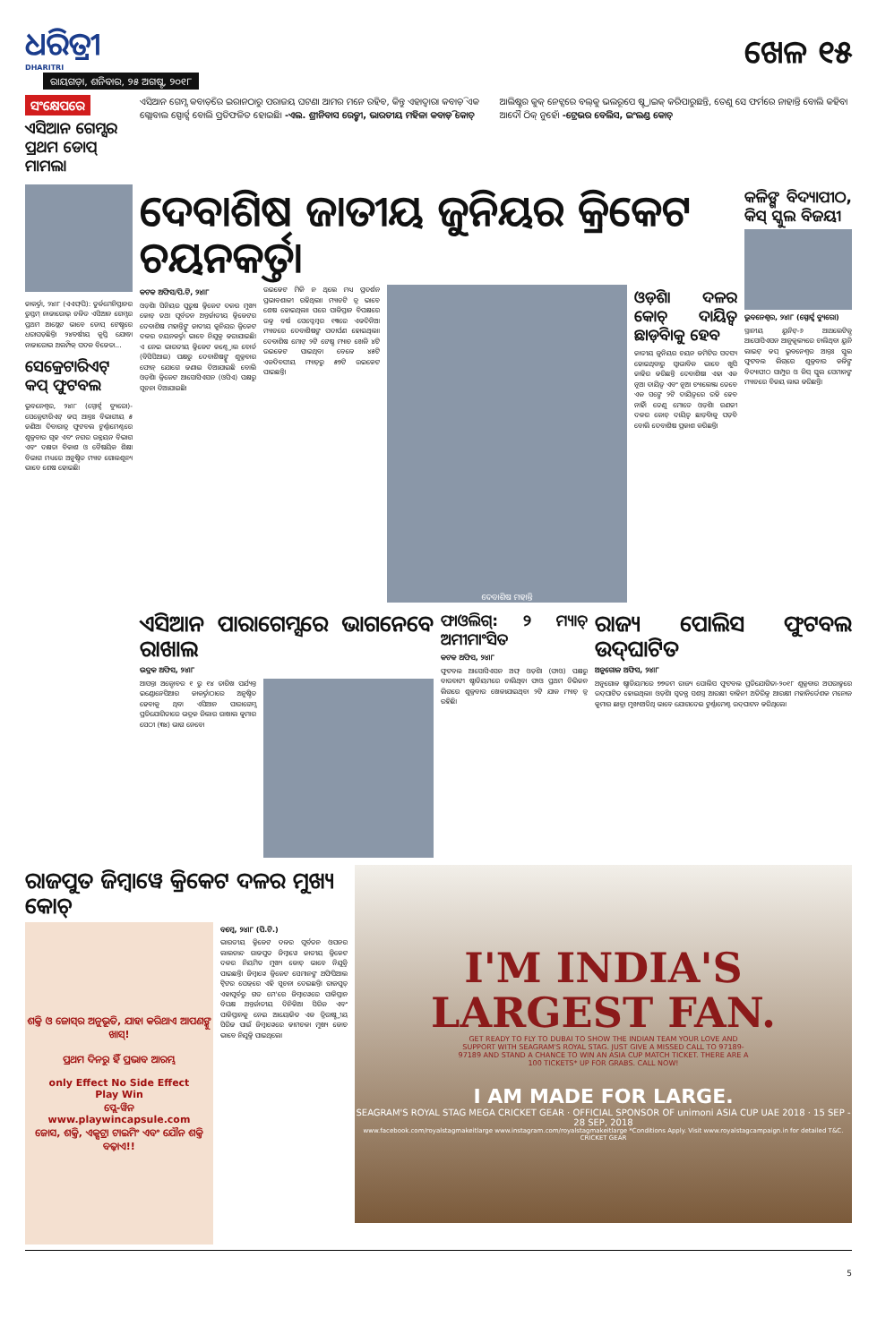ଧରିତ୍ରୀ
DHARITRI
ଖେଳ ୧୫
ରାୟଗଡ଼ା, ଶନିବାର, ୨୫ ଅଗଷ୍ଟ, ୨୦୧୮
ସଂକ୍ଷେପରେ
ଏସିଆନ ଗେମ୍ସର ପ୍ରଥମ ଡୋପ୍ ମାମଲା
ଏସିଆନ ଗେମ୍ସ କବାଡ଼ିରେ ଇରାନଠାରୁ ପରାଜୟ ଘଟଣା ଆମର ମନେ ରହିବ, କିନ୍ତୁ ଏହାଦ୍ୱାରା କବାଡ଼ି ଏକ ଗ୍ଲୋବାଲ ସ୍ପୋର୍ଟ୍ସ ବୋଲି ପ୍ରତିଫଳିତ ହୋଇଛି। -ଏଲ. ଶ୍ରୀନିବାସ ରେଡ୍ଡୀ, ଭାରତୀୟ ମହିଳା କବାଡ଼ି କୋଚ୍
ଆଲିଷ୍ଟର କୁକ୍ ନେଟ୍ସରେ ବଲ୍‌କୁ ଭଲରୂପେ ଷ୍ଟ୍ରାଇକ୍ କରିପାରୁଛନ୍ତି, ତେଣୁ ସେ ଫର୍ମରେ ନାହାନ୍ତି ବୋଲି କହିବା ଆଦୌ ଠିକ୍ ନୁହେଁ। -ଟ୍ରେଭର ବେଲିସ, ଇଂଲଣ୍ଡ କୋଚ୍
ଜାକର୍ତ୍ତା, ୨୪।୮ (ଏଏଫ୍‌ପି): ତୁର୍କମେନିସ୍ତାନର ରୁସ୍ତମ୍ ନାଜାରୋଭ୍ ଚଳିତ ଏସିଆନ ଗେମ୍ସର ପ୍ରଥମ ଆଥ୍ଲେଟ ଭାବେ ଡୋପ୍ ଟେଷ୍ଟରେ ଧରାପଡ଼ିଛନ୍ତି। ୨୪ବର୍ଷୀୟ କୁସ୍ତି ଯୋଦ୍ଧା ନାଜାରୋଭ ଅଲମ୍ପିକ୍ ପଦକ ବିଜେତା...
ସେକ୍ରେଟାରିଏଟ୍ କପ୍ ଫୁଟବଲ
ଭୁବନେଶ୍ୱର, ୨୪।୮ (ସ୍ପୋର୍ଟ୍ସ ବ୍ୟୁରୋ)- ସେକ୍ରେଟାରିଏଟ୍ କପ୍ ଆନ୍ତଃ ବିଭାଗୀୟ ୫ ଜଣିଆ ଦିବାରାତ୍ର ଫୁଟବଲ ଟୁର୍ଣ୍ଣାମେଣ୍ଟରେ ଶୁକ୍ରବାର ଗୃହ ଏବଂ ନଗର ଉନ୍ନୟନ ବିଭାଗ ଏବଂ ଦକ୍ଷତା ବିକାଶ ଓ ବୈଷୟିକ ଶିକ୍ଷା ବିଭାଗ ମଧ୍ୟରେ ଅନୁଷ୍ଠିତ ମ୍ୟାଚ ଗୋଲଶୂନ୍ୟ ଭାବେ ଶେଷ ହୋଇଛି।
ଦେବାଶିଷ ଜାତୀୟ ଜୁନିୟର କ୍ରିକେଟ ଚୟନକର୍ତ୍ତା
କଟକ ଅଫିସ/ପି.ଟି, ୨୪।୮
ଓଡ଼ିଶା ସିନିୟର ପୁରୁଷ କ୍ରିକେଟ ଦଳର ମୁଖ୍ୟ କୋଚ୍ ତଥା ପୂର୍ବତନ ଅନ୍ତର୍ଜାତୀୟ କ୍ରିକେଟର ଦେବାଶିଷ ମହାନ୍ତିଙ୍କୁ ଜାତୀୟ ଜୁନିୟର କ୍ରିକେଟ ଦଳର ଚୟନକର୍ତ୍ତା ଭାବେ ନିଯୁକ୍ତ କରାଯାଇଛି। ଏ ନେଇ ଭାରତୀୟ କ୍ରିକେଟ କଣ୍ଟ୍ରୋଲ ବୋର୍ଡ (ବିସିସିଆଇ) ପକ୍ଷରୁ ଦେବାଶିଷଙ୍କୁ ଶୁକ୍ରବାର ଫୋନ୍ ଯୋଗେ ଜଣାଇ ଦିଆଯାଇଛି ବୋଲି ଓଡ଼ିଶା କ୍ରିକେଟ ଆସୋସିଏସନ (ଓସିଏ) ପକ୍ଷରୁ ସୂଚନା ଦିଆଯାଇଛି।
ଉଇକେଟ ମିଳି ନ ଥିଲେ ମଧ୍ୟ ପ୍ରଦର୍ଶନ ପ୍ରଭାବଶାଳୀ ରହିଥିଲା। ମ୍ୟାଚଟି ଡ୍ର ଭାବେ ଶେଷ ହୋଇଥିଲା। ପରେ ପାକିସ୍ତାନ ବିପକ୍ଷରେ ଉକ୍ତ ବର୍ଷ ସେପ୍ଟେମ୍ବର ୧୩ରେ ଏକଦିନିଆ ମ୍ୟାଚରେ ଦେବାଶିଷଙ୍କ ପଦାର୍ପଣ ହୋଇଥିଲା। ଦେବାଶିଷ ମୋଟ୍ ୨ଟି ଟେଷ୍ଟ ମ୍ୟାଚ ଖେଳି ୪ଟି ଉଇକେଟ ପାଇଥିବା ବେଳେ ୪୫ଟି ଏକଦିବସୀୟ ମ୍ୟାଚ୍‌ରୁ ୫୭ଟି ଉଇକେଟ ପାଇଛନ୍ତି।
ଦେବାଶିଷ ମହାନ୍ତି
ଓଡ଼ିଶା ଦଳର କୋଚ୍ ଦାୟିତ୍ୱ ଛାଡ଼ିବାକୁ ହେବ
ଜାତୀୟ ଜୁନିୟର ଚୟନ କମିଟିର ସଦସ୍ୟ ହୋଇଥିବାରୁ ସ୍ୱାଭାବିକ ଭାବେ ଖୁସି ଜାହିର କରିଛନ୍ତି ଦେବାଶିଷ। ଏହା ଏକ ନୂଆ ଦାୟିତ୍ୱ ଏବଂ ନୂଆ ଚ୍ୟାଲେଞ୍ଜ। ତେବେ ଏକ ସଙ୍ଗେ ୨ଟି ଦାୟିତ୍ୱରେ ରହି ହେବ ନାହିଁ। ତେଣୁ ମୋତେ ଓଡ଼ିଶା ରଣଜୀ ଦଳର କୋଚ୍ ଦାୟିତ୍ୱ ଛାଡ଼ିବାକୁ ପଡ଼ିବ ବୋଲି ଦେବାଶିଷ ପ୍ରକାଶ କରିଛନ୍ତି।
କଳିଙ୍ଗ ବିଦ୍ୟାପୀଠ, କିସ୍ ସ୍କୁଲ ବିଜୟୀ
ଭୁବନେଶ୍ୱର, ୨୪।୮ (ସ୍ପୋର୍ଟ୍ସ ବ୍ୟୁରୋ)
ସ୍ଥାନୀୟ ୟୁନିଟ୍-୬ ଆଥଲେଟିକ୍ସ ଆସୋସିଏସନ ଆନୁକୂଲ୍ୟରେ ଚାଲିଥିବା ୟୁନି ଲାଇଟ୍ କପ୍ ଭୁବନେଶ୍ୱର ଆନ୍ତଃ ସ୍କୁଲ ଫୁଟବଲ ଲିଗ୍‌ରେ ଶୁକ୍ରବାର କଳିଙ୍ଗ ବିଦ୍ୟାପୀଠ ସାମ୍ପୁର ଓ କିସ୍ ସ୍କୁଲ ସେମାନଙ୍କ ମ୍ୟାଚରେ ବିଜୟ ଲାଭ କରିଛନ୍ତି।
ଏସିଆନ ପାରାଗେମ୍ସରେ ଭାଗନେବେ ରାଖାଲ
ଭଦ୍ରକ ଅଫିସ, ୨୪।୮
ଆସନ୍ତା ଅକ୍ଟୋବର ୧ ରୁ ୧୪ ତାରିଖ ପର୍ଯ୍ୟନ୍ତ ଇଣ୍ଡୋନେସିଆର ଜାକର୍ତ୍ତାଠାରେ ଅନୁଷ୍ଠିତ ହେବାକୁ ଥିବା ଏସିଆନ ପାରାଗେମ୍ସ ପ୍ରତିଯୋଗିତାରେ ଭଦ୍ରକ ଜିଲାର ରାଖାଲ କୁମାର ସେଠୀ (୩୪) ଭାଗ ନେବେ।
ଫାଓଲିଗ୍: ୨ ମ୍ୟାଚ୍ ଅମୀମାଂସିତ
କଟକ ଅଫିସ, ୨୪।୮
ଫୁଟବଲ ଆସୋସିଏସନ ଅଫ୍ ଓଡ଼ିଶା (ଫାଓ) ପକ୍ଷରୁ ବାରବାଟୀ ଷ୍ଟାଡିୟମରେ ଚାଲିଥିବା ଫାଓ ପ୍ରଥମ ଡିଭିଜନ ଲିଗରେ ଶୁକ୍ରବାର ଖେଳାଯାଇଥିବା ୨ଟି ଯାକ ମ୍ୟାଚ୍ ଡ୍ର ରହିଛି।
ରାଜ୍ୟ ପୋଲିସ ଫୁଟବଲ ଉଦ୍‌ଘାଟିତ
ଅନୁଗୋଳ ଅଫିସ, ୨୪।୮
ଅନୁଗୋଳ ଷ୍ଟାଡିୟମରେ ୭୭ତମ ରାଜ୍ୟ ପୋଲିସ ଫୁଟବଲ ପ୍ରତିଯୋଗିତା-୨୦୧୮ ଶୁକ୍ରବାର ଅପରାହ୍ନରେ ଉଦ୍‌ଘାଟିତ ହୋଇଥିଲା। ଓଡ଼ିଶା ସ୍ୱତନ୍ତ୍ର ସଶସ୍ତ୍ର ଆରକ୍ଷୀ ବାହିନୀ ଅତିରିକ୍ତ ଆରକ୍ଷୀ ମହାନିର୍ଦ୍ଦେଶକ ମନୋଜ କୁମାର ଛାବ୍ରା ମୁଖ୍ୟଅତିଥି ଭାବେ ଯୋଗଦେଇ ଟୁର୍ଣ୍ଣାମେଣ୍ଟ ଉଦ୍‌ଘାଟନ କରିଥିଲେ।
ରାଜପୁତ ଜିମ୍ବାୱେ କ୍ରିକେଟ ଦଳର ମୁଖ୍ୟ କୋଚ୍
ଶକ୍ତି ଓ ଜୋସ୍‌ର ଅନୁଭୂତି, ଯାହା କରିଥାଏ ଆପଣଙ୍କୁ ଖାସ୍!
ପ୍ରଥମ ଦିନରୁ ହିଁ ପ୍ରଭାବ ଆରମ୍ଭ
only Effect No Side Effect
Play Win
ପ୍ଲେ-ୱିନ
www.playwincapsule.com
ଜୋସ, ଶକ୍ତି, ଏକ୍ସଟ୍ରା ଟାଇମିଂ ଏବଂ ଯୌନ ଶକ୍ତି ବଢ଼ାଏ!!
ବମ୍ବେ, ୨୪।୮ (ପି.ଟି.)
ଭାରତୀୟ କ୍ରିକେଟ ଦଳର ପୂର୍ବତନ ଓପନର ଲାଲଚାନ୍ଦ ରାଜପୁତ ଜିମ୍ବାୱେ ଜାତୀୟ କ୍ରିକେଟ ଦଳର ନିୟମିତ ମୁଖ୍ୟ କୋଚ୍ ଭାବେ ନିଯୁକ୍ତି ପାଇଛନ୍ତି। ଜିମ୍ବାୱେ କ୍ରିକେଟ ସେମାନଙ୍କ ଅଫିସିଆଲ ଟ୍ୱିଟର ପେଜ୍‌ରେ ଏହି ସୂଚନା ଦେଇଛନ୍ତି। ରାଜପୁତ୍ ଏହାପୂର୍ବରୁ ଗତ ମେ'ରେ ଜିମ୍ବାୱେରେ ପାକିସ୍ତାନ ବିପକ୍ଷ ଅନ୍ତର୍ଜାତୀୟ ଦିନିକିଆ ସିରିଜ ଏବଂ ପାକିସ୍ତାନକୁ ନେଇ ଆୟୋଜିତ ଏକ ତ୍ରିରାଷ୍ଟ୍ରୀୟ ସିରିଜ ପାଇଁ ଜିମ୍ବାୱେରେ କାମଚଳା ମୁଖ୍ୟ କୋଚ ଭାବେ ନିଯୁକ୍ତି ପାଇଥିଲେ।
I'M INDIA'S
LARGEST FAN.
GET READY TO FLY TO DUBAI TO SHOW THE INDIAN TEAM YOUR LOVE AND SUPPORT WITH SEAGRAM'S ROYAL STAG. JUST GIVE A MISSED CALL TO 97189-97189 AND STAND A CHANCE TO WIN AN ASIA CUP MATCH TICKET. THERE ARE A 100 TICKETS* UP FOR GRABS. CALL NOW!
I AM MADE FOR LARGE.
SEAGRAM'S ROYAL STAG MEGA CRICKET GEAR · OFFICIAL SPONSOR OF unimoni ASIA CUP UAE 2018 · 15 SEP - 28 SEP, 2018
www.facebook.com/royalstagmakeitlarge www.instagram.com/royalstagmakeitlarge *Conditions Apply. Visit www.royalstagcampaign.in for detailed T&C. CRICKET GEAR
5